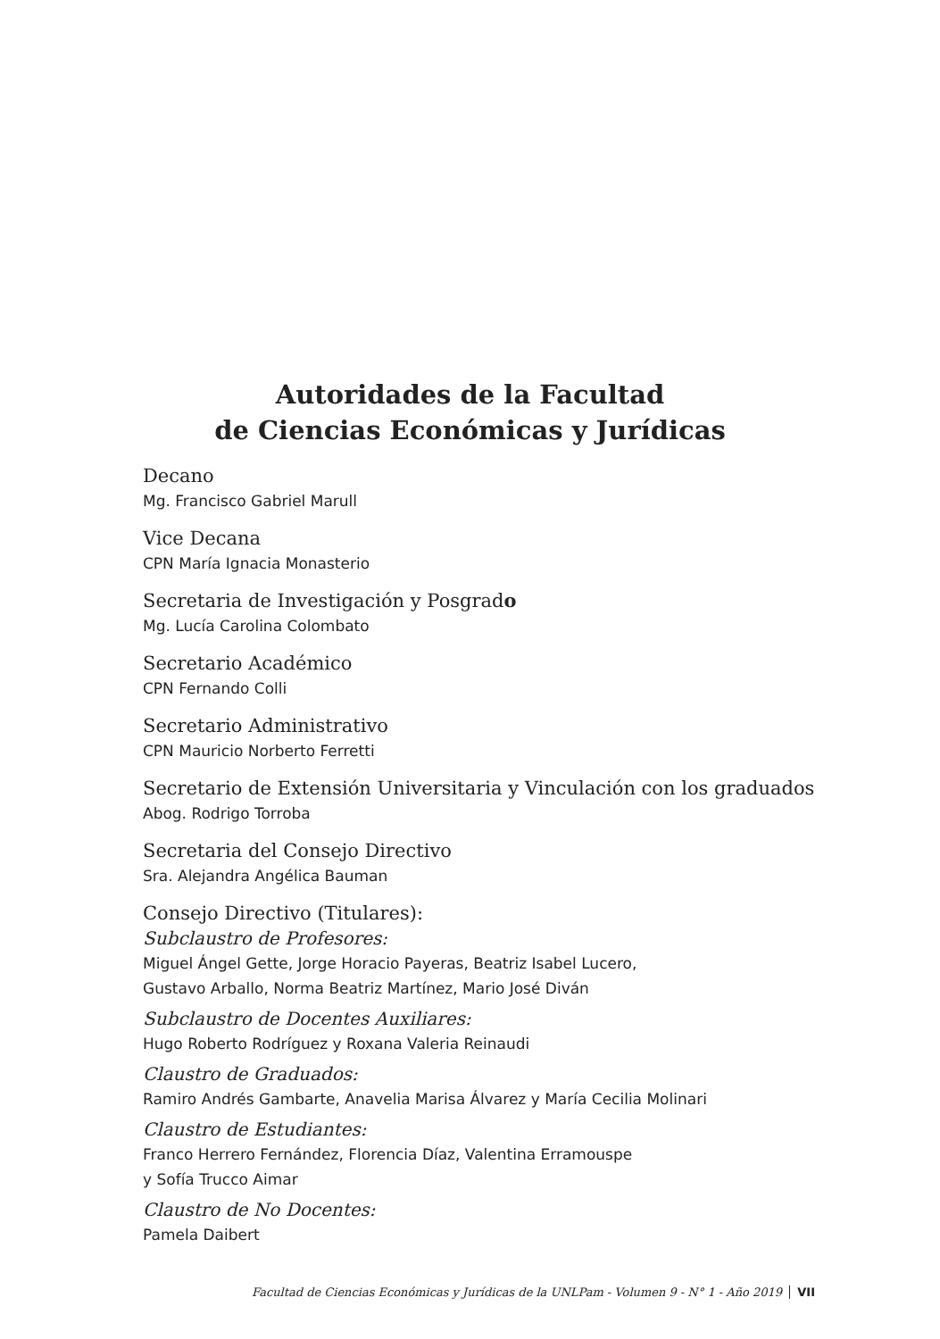Autoridades de la Facultad
de Ciencias Económicas y Jurídicas
Decano
Mg. Francisco Gabriel Marull
Vice Decana
CPN María Ignacia Monasterio
Secretaria de Investigación y Posgrado
Mg. Lucía Carolina Colombato
Secretario Académico
CPN Fernando Colli
Secretario Administrativo
CPN Mauricio Norberto Ferretti
Secretario de Extensión Universitaria y Vinculación con los graduados
Abog. Rodrigo Torroba
Secretaria del Consejo Directivo
Sra. Alejandra Angélica Bauman
Consejo Directivo (Titulares):
Subclaustro de Profesores:
Miguel Ángel Gette, Jorge Horacio Payeras, Beatriz Isabel Lucero,
Gustavo Arballo, Norma Beatriz Martínez, Mario José Diván
Subclaustro de Docentes Auxiliares:
Hugo Roberto Rodríguez y Roxana Valeria Reinaudi
Claustro de Graduados:
Ramiro Andrés Gambarte, Anavelia Marisa Álvarez y María Cecilia Molinari
Claustro de Estudiantes:
Franco Herrero Fernández, Florencia Díaz, Valentina Erramouspe
y Sofía Trucco Aimar
Claustro de No Docentes:
Pamela Daibert
Facultad de Ciencias Económicas y Jurídicas de la UNLPam - Volumen 9 - N° 1 - Año 2019 VII